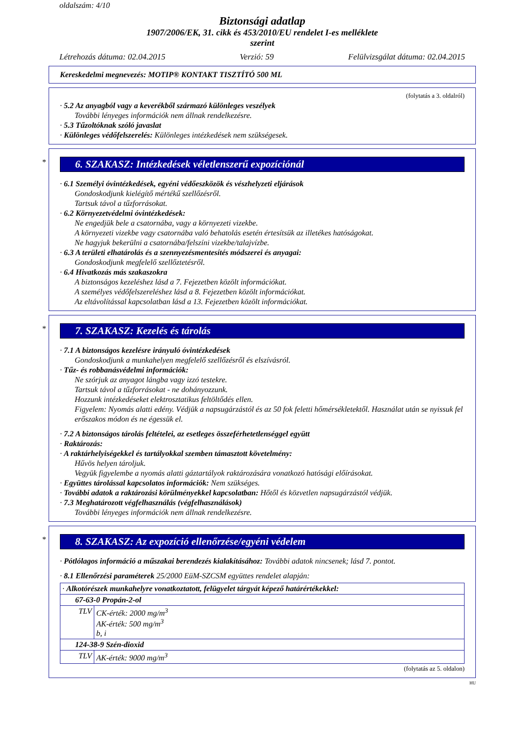oldalszám: 4/10
Biztonsági adatlap
1907/2006/EK, 31. cikk és 453/2010/EU rendelet I-es melléklete
szerint
Létrehozás dátuma: 02.04.2015 Verzió: 59 Felülvizsgálat dátuma: 02.04.2015
Kereskedelmi megnevezés: MOTIP® KONTAKT TISZTÍTÓ 500 ML
(folytatás a 3. oldalról)
· 5.2 Az anyagból vagy a keverékből származó különleges veszélyek
További lényeges információk nem állnak rendelkezésre.
· 5.3 Tűzoltóknak szóló javaslat
· Különleges védőfelszerelés: Különleges intézkedések nem szükségesek.
*
6. SZAKASZ: Intézkedések véletlenszerű expozíciónál
· 6.1 Személyi óvintézkedések, egyéni védőeszközök és vészhelyzeti eljárások
Gondoskodjunk kielégítő mértékű szellőzésről.
Tartsuk távol a tűzforrásokat.
· 6.2 Környezetvédelmi óvintézkedések:
Ne engedjük bele a csatornába, vagy a környezeti vizekbe.
A környezeti vizekbe vagy csatornába való behatolás esetén értesítsük az illetékes hatóságokat.
Ne hagyjuk bekerülni a csatornába/felszíni vizekbe/talajvízbe.
· 6.3 A területi elhatárolás és a szennyezésmentesítés módszerei és anyagai:
Gondoskodjunk megfelelő szellőztetésről.
· 6.4 Hivatkozás más szakaszokra
A biztonságos kezeléshez lásd a 7. Fejezetben közölt információkat.
A személyes védőfelszereléshez lásd a 8. Fejezetben közölt információkat.
Az eltávolítással kapcsolatban lásd a 13. Fejezetben közölt információkat.
*
7. SZAKASZ: Kezelés és tárolás
· 7.1 A biztonságos kezelésre irányuló óvintézkedések
Gondoskodjunk a munkahelyen megfelelő szellőzésről és elszívásról.
· Tűz- és robbanásvédelmi információk:
Ne szórjuk az anyagot lángba vagy izzó testekre.
Tartsuk távol a tűzforrásokat - ne dohányozzunk.
Hozzunk intézkedéseket elektrosztatikus feltöltődés ellen.
Figyelem: Nyomás alatti edény. Védjük a napsugárzástól és az 50 fok feletti hőmérsékletektől. Használat után se nyissuk fel erőszakos módon és ne égessük el.
· 7.2 A biztonságos tárolás feltételei, az esetleges összeférhetetlenséggel együtt
· Raktározás:
· A raktárhelyiségekkel és tartályokkal szemben támasztott követelmény:
Hűvös helyen tároljuk.
Vegyük figyelembe a nyomás alatti gáztartályok raktározására vonatkozó hatósági előírásokat.
· Együttes tárolással kapcsolatos információk: Nem szükséges.
· További adatok a raktározási körülményekkel kapcsolatban: Hőtől és közvetlen napsugárzástól védjük.
· 7.3 Meghatározott végfelhasználás (végfelhasználások)
További lényeges információk nem állnak rendelkezésre.
*
8. SZAKASZ: Az expozíció ellenőrzése/egyéni védelem
· Pótlólagos információ a műszakai berendezés kialakításához: További adatok nincsenek; lásd 7. pontot.
· 8.1 Ellenőrzési paraméterek 25/2000 EüM-SZCSM együttes rendelet alapján:
| · Alkotórészek munkahelyre vonatkoztatott, felügyelet tárgyát képező határértékekkel: | |
| 67-63-0 Propán-2-ol | |
| TLV | CK-érték: 2000 mg/m<sup>3</sup> AK-érték: 500 mg/m<sup>3</sup> b, i |
| 124-38-9 Szén-dioxid | |
| TLV | AK-érték: 9000 mg/m<sup>3</sup> |
(folytatás az 5. oldalon)
HU